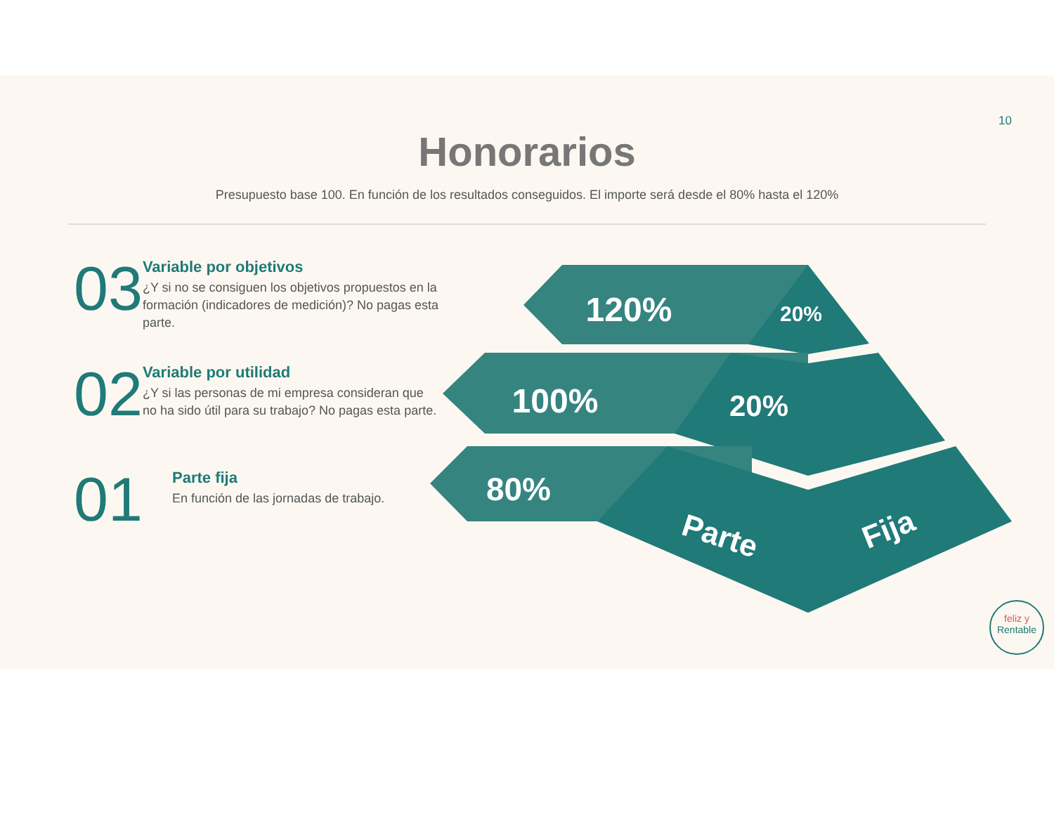10
Honorarios
Presupuesto base 100. En función de los resultados conseguidos. El importe será desde el 80% hasta el 120%
03
Variable por objetivos
¿Y si no se consiguen los objetivos propuestos en la formación (indicadores de medición)? No pagas esta parte.
02
Variable por utilidad
¿Y si las personas de mi empresa consideran que no ha sido útil para su trabajo? No pagas esta parte.
01
Parte fija
En función de las jornadas de trabajo.
120%
20%
100%
20%
80%
Parte
Fija
feliz y
Rentable